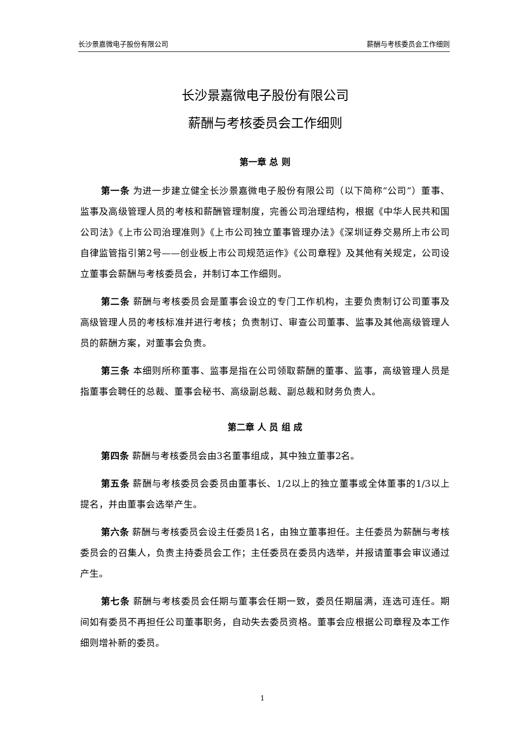长沙景嘉微电子股份有限公司 薪酬与考核委员会工作细则
长沙景嘉微电子股份有限公司
薪酬与考核委员会工作细则
第一章 总 则
第一条 为进一步建立健全长沙景嘉微电子股份有限公司（以下简称“公司”）董事、监事及高级管理人员的考核和薪酬管理制度，完善公司治理结构，根据《中华人民共和国公司法》《上市公司治理准则》《上市公司独立董事管理办法》《深圳证券交易所上市公司自律监管指引第2号——创业板上市公司规范运作》《公司章程》及其他有关规定，公司设立董事会薪酬与考核委员会，并制订本工作细则。
第二条 薪酬与考核委员会是董事会设立的专门工作机构，主要负责制订公司董事及高级管理人员的考核标准并进行考核；负责制订、审查公司董事、监事及其他高级管理人员的薪酬方案，对董事会负责。
第三条 本细则所称董事、监事是指在公司领取薪酬的董事、监事，高级管理人员是指董事会聘任的总裁、董事会秘书、高级副总裁、副总裁和财务负责人。
第二章 人 员 组 成
第四条 薪酬与考核委员会由3名董事组成，其中独立董事2名。
第五条 薪酬与考核委员会委员由董事长、1/2以上的独立董事或全体董事的1/3以上提名，并由董事会选举产生。
第六条 薪酬与考核委员会设主任委员1名，由独立董事担任。主任委员为薪酬与考核委员会的召集人，负责主持委员会工作；主任委员在委员内选举，并报请董事会审议通过产生。
第七条 薪酬与考核委员会任期与董事会任期一致，委员任期届满，连选可连任。期间如有委员不再担任公司董事职务，自动失去委员资格。董事会应根据公司章程及本工作细则增补新的委员。
1